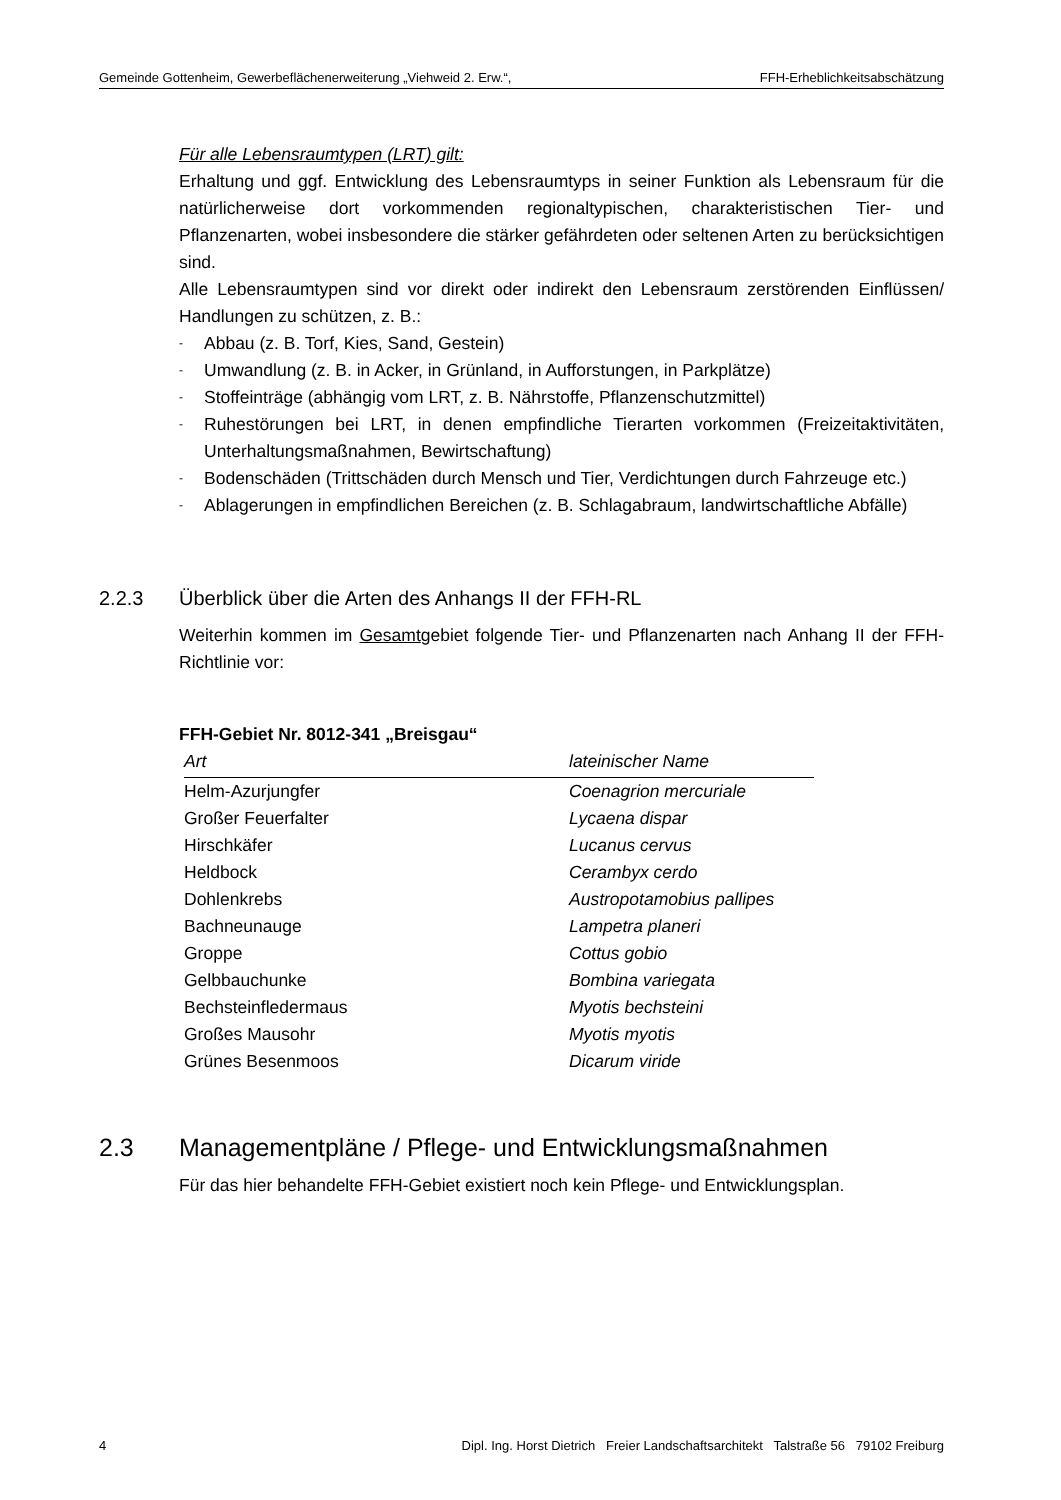Gemeinde Gottenheim, Gewerbeflächenerweiterung „Viehweid 2. Erw.“, FFH-Erheblichkeitsabschätzung
Für alle Lebensraumtypen (LRT) gilt:
Erhaltung und ggf. Entwicklung des Lebensraumtyps in seiner Funktion als Lebensraum für die natürlicherweise dort vorkommenden regionaltypischen, charakteristischen Tier- und Pflanzenarten, wobei insbesondere die stärker gefährdeten oder seltenen Arten zu berücksichtigen sind.
Alle Lebensraumtypen sind vor direkt oder indirekt den Lebensraum zerstörenden Einflüssen/ Handlungen zu schützen, z. B.:
- Abbau (z. B. Torf, Kies, Sand, Gestein)
- Umwandlung (z. B. in Acker, in Grünland, in Aufforstungen, in Parkplätze)
- Stoffeinträge (abhängig vom LRT, z. B. Nährstoffe, Pflanzenschutzmittel)
- Ruhestörungen bei LRT, in denen empfindliche Tierarten vorkommen (Freizeitaktivitäten, Unterhaltungsmaßnahmen, Bewirtschaftung)
- Bodenschäden (Trittschäden durch Mensch und Tier, Verdichtungen durch Fahrzeuge etc.)
- Ablagerungen in empfindlichen Bereichen (z. B. Schlagabraum, landwirtschaftliche Abfälle)
2.2.3 Überblick über die Arten des Anhangs II der FFH-RL
Weiterhin kommen im Gesamtgebiet folgende Tier- und Pflanzenarten nach Anhang II der FFH-Richtlinie vor:
FFH-Gebiet Nr. 8012-341 „Breisgau“
| Art | lateinischer Name |
| --- | --- |
| Helm-Azurjungfer | Coenagrion mercuriale |
| Großer Feuerfalter | Lycaena dispar |
| Hirschkäfer | Lucanus cervus |
| Heldbock | Cerambyx cerdo |
| Dohlenkrebs | Austropotamobius pallipes |
| Bachneunauge | Lampetra planeri |
| Groppe | Cottus gobio |
| Gelbbauchunke | Bombina variegata |
| Bechsteinfledermaus | Myotis bechsteini |
| Großes Mausohr | Myotis myotis |
| Grünes Besenmoos | Dicarum viride |
2.3 Managementpläne / Pflege- und Entwicklungsmaßnahmen
Für das hier behandelte FFH-Gebiet existiert noch kein Pflege- und Entwicklungsplan.
4 Dipl. Ing. Horst Dietrich Freier Landschaftsarchitekt Talstraße 56 79102 Freiburg